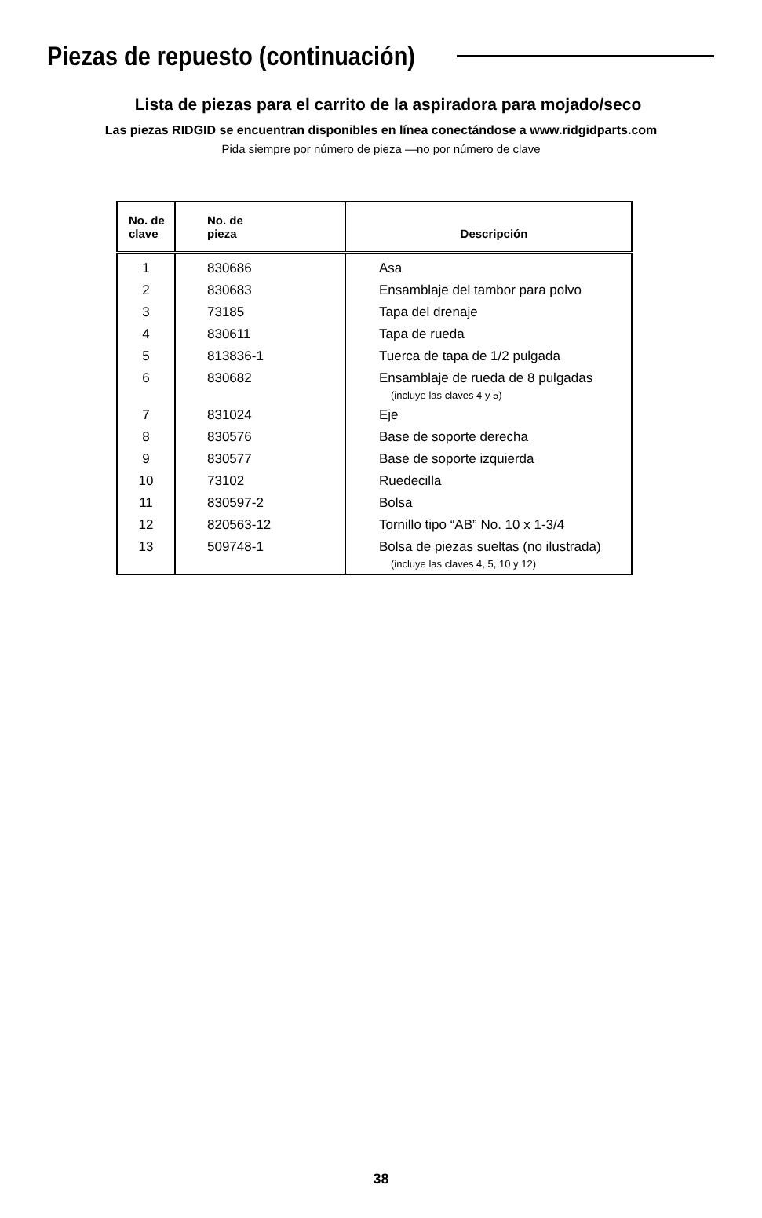Piezas de repuesto (continuación)
Lista de piezas para el carrito de la aspiradora para mojado/seco
Las piezas RIDGID se encuentran disponibles en línea conectándose a www.ridgidparts.com
Pida siempre por número de pieza —no por número de clave
| No. de clave | No. de pieza | Descripción |
| --- | --- | --- |
| 1 | 830686 | Asa |
| 2 | 830683 | Ensamblaje del tambor para polvo |
| 3 | 73185 | Tapa del drenaje |
| 4 | 830611 | Tapa de rueda |
| 5 | 813836-1 | Tuerca de tapa de 1/2 pulgada |
| 6 | 830682 | Ensamblaje de rueda de 8 pulgadas (incluye las claves 4 y 5) |
| 7 | 831024 | Eje |
| 8 | 830576 | Base de soporte derecha |
| 9 | 830577 | Base de soporte izquierda |
| 10 | 73102 | Ruedecilla |
| 11 | 830597-2 | Bolsa |
| 12 | 820563-12 | Tornillo tipo “AB” No. 10 x 1-3/4 |
| 13 | 509748-1 | Bolsa de piezas sueltas (no ilustrada) (incluye las claves 4, 5, 10 y 12) |
38